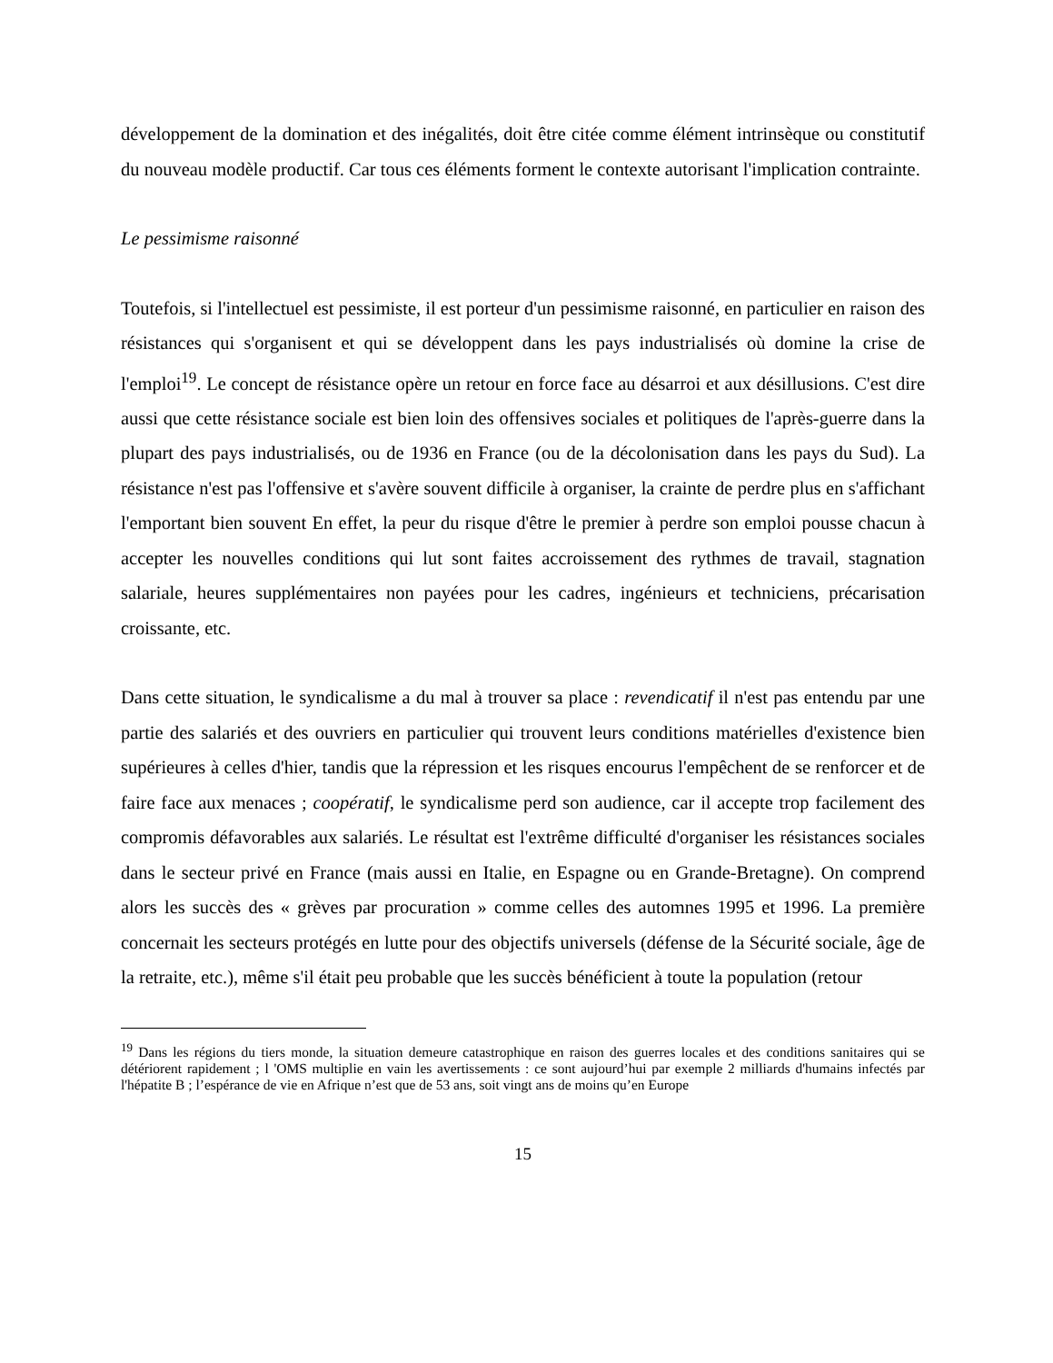développement de la domination et des inégalités, doit être citée comme élément intrinsèque ou constitutif du nouveau modèle productif. Car tous ces éléments forment le contexte autorisant l'implication contrainte.
Le pessimisme raisonné
Toutefois, si l'intellectuel est pessimiste, il est porteur d'un pessimisme raisonné, en particulier en raison des résistances qui s'organisent et qui se développent dans les pays industrialisés où domine la crise de l'emploi<sup>19</sup>. Le concept de résistance opère un retour en force face au désarroi et aux désillusions. C'est dire aussi que cette résistance sociale est bien loin des offensives sociales et politiques de l'après-guerre dans la plupart des pays industrialisés, ou de 1936 en France (ou de la décolonisation dans les pays du Sud). La résistance n'est pas l'offensive et s'avère souvent difficile à organiser, la crainte de perdre plus en s'affichant l'emportant bien souvent En effet, la peur du risque d'être le premier à perdre son emploi pousse chacun à accepter les nouvelles conditions qui lut sont faites accroissement des rythmes de travail, stagnation salariale, heures supplémentaires non payées pour les cadres, ingénieurs et techniciens, précarisation croissante, etc.
Dans cette situation, le syndicalisme a du mal à trouver sa place : revendicatif il n'est pas entendu par une partie des salariés et des ouvriers en particulier qui trouvent leurs conditions matérielles d'existence bien supérieures à celles d'hier, tandis que la répression et les risques encourus l'empêchent de se renforcer et de faire face aux menaces ; coopératif, le syndicalisme perd son audience, car il accepte trop facilement des compromis défavorables aux salariés. Le résultat est l'extrême difficulté d'organiser les résistances sociales dans le secteur privé en France (mais aussi en Italie, en Espagne ou en Grande-Bretagne). On comprend alors les succès des « grèves par procuration » comme celles des automnes 1995 et 1996. La première concernait les secteurs protégés en lutte pour des objectifs universels (défense de la Sécurité sociale, âge de la retraite, etc.), même s'il était peu probable que les succès bénéficient à toute la population (retour
<sup>19</sup> Dans les régions du tiers monde, la situation demeure catastrophique en raison des guerres locales et des conditions sanitaires qui se détériorent rapidement ; l 'OMS multiplie en vain les avertissements : ce sont aujourd’hui par exemple 2 milliards d'humains infectés par l'hépatite B ; l’espérance de vie en Afrique n’est que de 53 ans, soit vingt ans de moins qu’en Europe
15